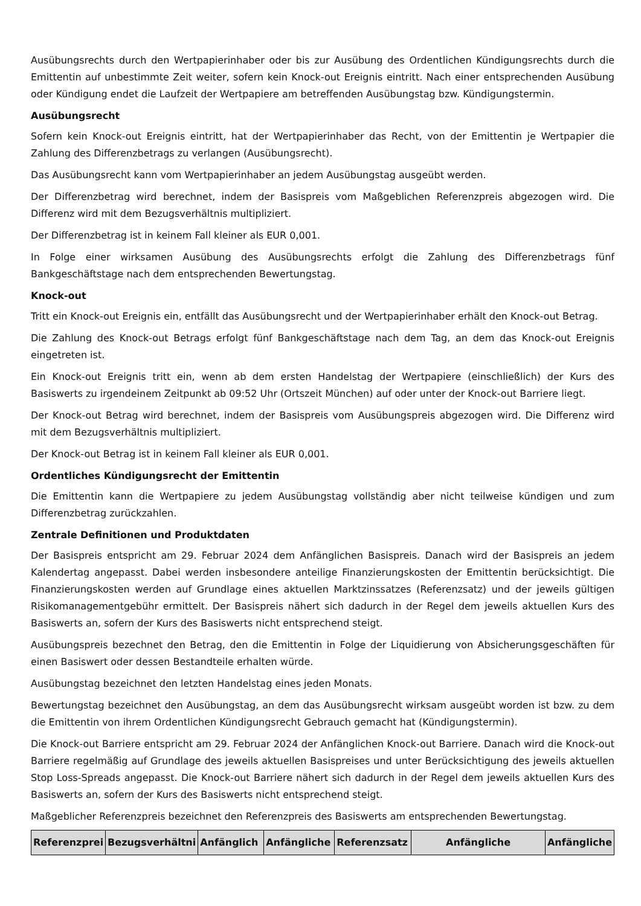Ausübungsrechts durch den Wertpapierinhaber oder bis zur Ausübung des Ordentlichen Kündigungsrechts durch die Emittentin auf unbestimmte Zeit weiter, sofern kein Knock-out Ereignis eintritt. Nach einer entsprechenden Ausübung oder Kündigung endet die Laufzeit der Wertpapiere am betreffenden Ausübungstag bzw. Kündigungstermin.
Ausübungsrecht
Sofern kein Knock-out Ereignis eintritt, hat der Wertpapierinhaber das Recht, von der Emittentin je Wertpapier die Zahlung des Differenzbetrags zu verlangen (Ausübungsrecht).
Das Ausübungsrecht kann vom Wertpapierinhaber an jedem Ausübungstag ausgeübt werden.
Der Differenzbetrag wird berechnet, indem der Basispreis vom Maßgeblichen Referenzpreis abgezogen wird. Die Differenz wird mit dem Bezugsverhältnis multipliziert.
Der Differenzbetrag ist in keinem Fall kleiner als EUR 0,001.
In Folge einer wirksamen Ausübung des Ausübungsrechts erfolgt die Zahlung des Differenzbetrags fünf Bankgeschäftstage nach dem entsprechenden Bewertungstag.
Knock-out
Tritt ein Knock-out Ereignis ein, entfällt das Ausübungsrecht und der Wertpapierinhaber erhält den Knock-out Betrag.
Die Zahlung des Knock-out Betrags erfolgt fünf Bankgeschäftstage nach dem Tag, an dem das Knock-out Ereignis eingetreten ist.
Ein Knock-out Ereignis tritt ein, wenn ab dem ersten Handelstag der Wertpapiere (einschließlich) der Kurs des Basiswerts zu irgendeinem Zeitpunkt ab 09:52 Uhr (Ortszeit München) auf oder unter der Knock-out Barriere liegt.
Der Knock-out Betrag wird berechnet, indem der Basispreis vom Ausübungspreis abgezogen wird. Die Differenz wird mit dem Bezugsverhältnis multipliziert.
Der Knock-out Betrag ist in keinem Fall kleiner als EUR 0,001.
Ordentliches Kündigungsrecht der Emittentin
Die Emittentin kann die Wertpapiere zu jedem Ausübungstag vollständig aber nicht teilweise kündigen und zum Differenzbetrag zurückzahlen.
Zentrale Definitionen und Produktdaten
Der Basispreis entspricht am 29. Februar 2024 dem Anfänglichen Basispreis. Danach wird der Basispreis an jedem Kalendertag angepasst. Dabei werden insbesondere anteilige Finanzierungskosten der Emittentin berücksichtigt. Die Finanzierungskosten werden auf Grundlage eines aktuellen Marktzinssatzes (Referenzsatz) und der jeweils gültigen Risikomanagementgebühr ermittelt. Der Basispreis nähert sich dadurch in der Regel dem jeweils aktuellen Kurs des Basiswerts an, sofern der Kurs des Basiswerts nicht entsprechend steigt.
Ausübungspreis bezechnet den Betrag, den die Emittentin in Folge der Liquidierung von Absicherungsgeschäften für einen Basiswert oder dessen Bestandteile erhalten würde.
Ausübungstag bezeichnet den letzten Handelstag eines jeden Monats.
Bewertungstag bezeichnet den Ausübungstag, an dem das Ausübungsrecht wirksam ausgeübt worden ist bzw. zu dem die Emittentin von ihrem Ordentlichen Kündigungsrecht Gebrauch gemacht hat (Kündigungstermin).
Die Knock-out Barriere entspricht am 29. Februar 2024 der Anfänglichen Knock-out Barriere. Danach wird die Knock-out Barriere regelmäßig auf Grundlage des jeweils aktuellen Basispreises und unter Berücksichtigung des jeweils aktuellen Stop Loss-Spreads angepasst. Die Knock-out Barriere nähert sich dadurch in der Regel dem jeweils aktuellen Kurs des Basiswerts an, sofern der Kurs des Basiswerts nicht entsprechend steigt.
Maßgeblicher Referenzpreis bezeichnet den Referenzpreis des Basiswerts am entsprechenden Bewertungstag.
| Referenzprei | Bezugsverhältni | Anfänglich | Anfängliche | Referenzsatz | Anfängliche | Anfängliche |
| --- | --- | --- | --- | --- | --- | --- |